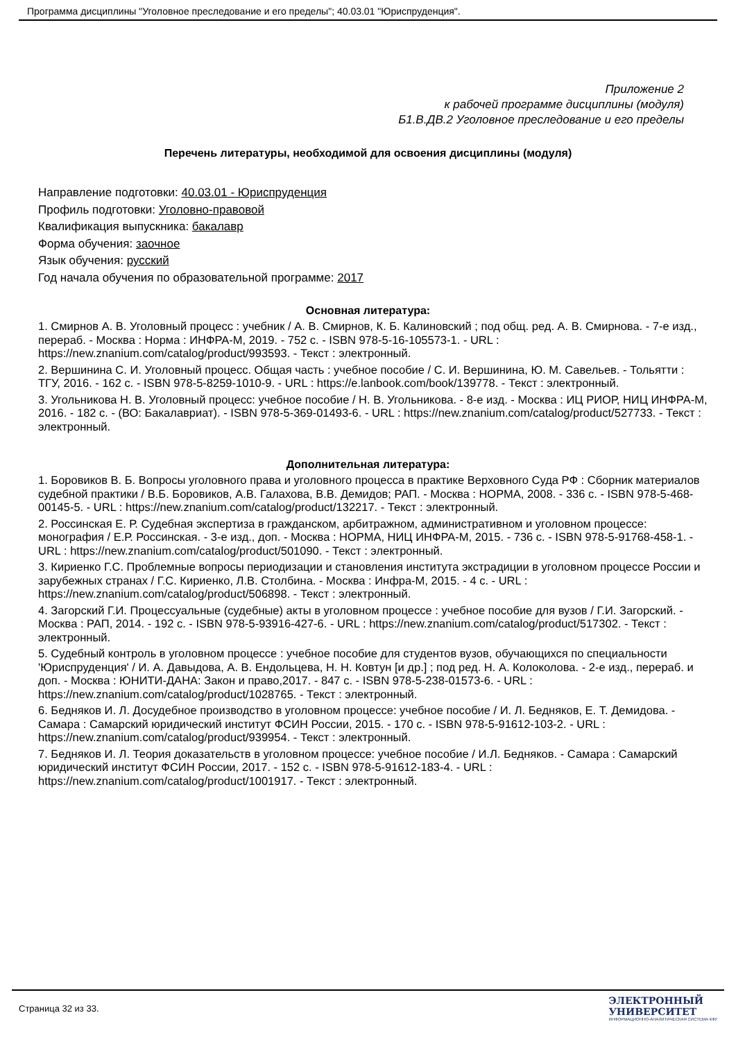Программа дисциплины "Уголовное преследование и его пределы"; 40.03.01 "Юриспруденция".
Приложение 2
к рабочей программе дисциплины (модуля)
Б1.В.ДВ.2 Уголовное преследование и его пределы
Перечень литературы, необходимой для освоения дисциплины (модуля)
Направление подготовки: 40.03.01 - Юриспруденция
Профиль подготовки: Уголовно-правовой
Квалификация выпускника: бакалавр
Форма обучения: заочное
Язык обучения: русский
Год начала обучения по образовательной программе: 2017
Основная литература:
1. Смирнов А. В. Уголовный процесс : учебник / А. В. Смирнов, К. Б. Калиновский ; под общ. ред. А. В. Смирнова. - 7-е изд., перераб. - Москва : Норма : ИНФРА-М, 2019. - 752 с. - ISBN 978-5-16-105573-1. - URL : https://new.znanium.com/catalog/product/993593. - Текст : электронный.
2. Вершинина С. И. Уголовный процесс. Общая часть : учебное пособие / С. И. Вершинина, Ю. М. Савельев. - Тольятти : ТГУ, 2016. - 162 с. - ISBN 978-5-8259-1010-9. - URL : https://e.lanbook.com/book/139778. - Текст : электронный.
3. Угольникова Н. В. Уголовный процесс: учебное пособие / Н. В. Угольникова. - 8-е изд. - Москва : ИЦ РИОР, НИЦ ИНФРА-М, 2016. - 182 с. - (ВО: Бакалавриат). - ISBN 978-5-369-01493-6. - URL : https://new.znanium.com/catalog/product/527733. - Текст : электронный.
Дополнительная литература:
1. Боровиков В. Б. Вопросы уголовного права и уголовного процесса в практике Верховного Суда РФ : Сборник материалов судебной практики / В.Б. Боровиков, А.В. Галахова, В.В. Демидов; РАП. - Москва : НОРМА, 2008. - 336 с. - ISBN 978-5-468-00145-5. - URL : https://new.znanium.com/catalog/product/132217. - Текст : электронный.
2. Россинская Е. Р. Судебная экспертиза в гражданском, арбитражном, административном и уголовном процессе: монография / Е.Р. Россинская. - 3-е изд., доп. - Москва : НОРМА, НИЦ ИНФРА-М, 2015. - 736 с. - ISBN 978-5-91768-458-1. - URL : https://new.znanium.com/catalog/product/501090. - Текст : электронный.
3. Кириенко Г.С. Проблемные вопросы периодизации и становления института экстрадиции в уголовном процессе России и зарубежных странах / Г.С. Кириенко, Л.В. Столбина. - Москва : Инфра-М, 2015. - 4 с. - URL : https://new.znanium.com/catalog/product/506898. - Текст : электронный.
4. Загорский Г.И. Процессуальные (судебные) акты в уголовном процессе : учебное пособие для вузов / Г.И. Загорский. - Москва : РАП, 2014. - 192 с. - ISBN 978-5-93916-427-6. - URL : https://new.znanium.com/catalog/product/517302. - Текст : электронный.
5. Судебный контроль в уголовном процессе : учебное пособие для студентов вузов, обучающихся по специальности 'Юриспруденция' / И. А. Давыдова, А. В. Ендольцева, Н. Н. Ковтун [и др.] ; под ред. Н. А. Колоколова. - 2-е изд., перераб. и доп. - Москва : ЮНИТИ-ДАНА: Закон и право,2017. - 847 с. - ISBN 978-5-238-01573-6. - URL : https://new.znanium.com/catalog/product/1028765. - Текст : электронный.
6. Бедняков И. Л. Досудебное производство в уголовном процессе: учебное пособие / И. Л. Бедняков, Е. Т. Демидова. - Самара : Самарский юридический институт ФСИН России, 2015. - 170 с. - ISBN 978-5-91612-103-2. - URL : https://new.znanium.com/catalog/product/939954. - Текст : электронный.
7. Бедняков И. Л. Теория доказательств в уголовном процессе: учебное пособие / И.Л. Бедняков. - Самара : Самарский юридический институт ФСИН России, 2017. - 152 с. - ISBN 978-5-91612-183-4. - URL : https://new.znanium.com/catalog/product/1001917. - Текст : электронный.
Страница 32 из 33.
ЭЛЕКТРОННЫЙ
УНИВЕРСИТЕТ
ИНФОРМАЦИОННО-АНАЛИТИЧЕСКАЯ СИСТЕМА КФУ